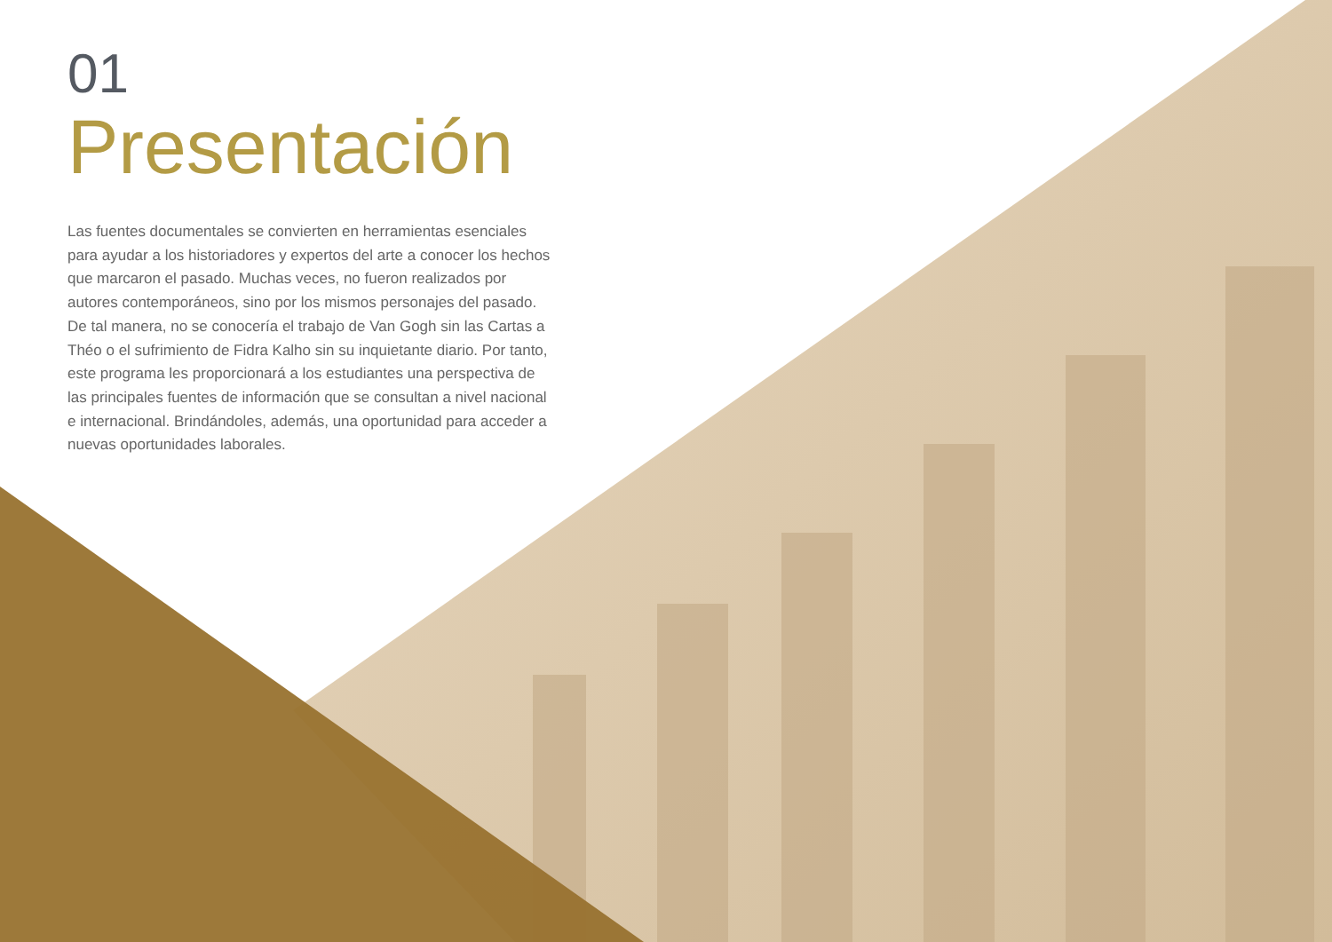01
Presentación
Las fuentes documentales se convierten en herramientas esenciales para ayudar a los historiadores y expertos del arte a conocer los hechos que marcaron el pasado. Muchas veces, no fueron realizados por autores contemporáneos, sino por los mismos personajes del pasado. De tal manera, no se conocería el trabajo de Van Gogh sin las Cartas a Théo o el sufrimiento de Fidra Kalho sin su inquietante diario. Por tanto, este programa les proporcionará a los estudiantes una perspectiva de las principales fuentes de información que se consultan a nivel nacional e internacional. Brindándoles, además, una oportunidad para acceder a nuevas oportunidades laborales.